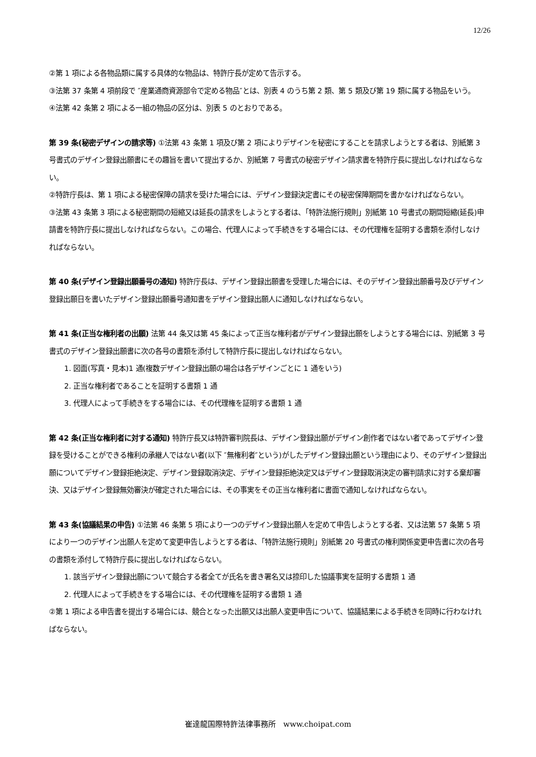12/26
②第 1 項による各物品類に属する具体的な物品は、特許庁長が定めて告示する。
③法第 37 条第 4 項前段で ″産業通商資源部令で定める物品″とは、別表 4 のうち第 2 類、第 5 類及び第 19 類に属する物品をいう。
④法第 42 条第 2 項による一組の物品の区分は、別表 5 のとおりである。
第 39 条(秘密デザインの請求等) ①法第 43 条第 1 項及び第 2 項によりデザインを秘密にすることを請求しようとする者は、別紙第 3 号書式のデザイン登録出願書にその趣旨を書いて提出するか、別紙第 7 号書式の秘密デザイン請求書を特許庁長に提出しなければならない。
②特許庁長は、第 1 項による秘密保障の請求を受けた場合には、デザイン登録決定書にその秘密保障期間を書かなければならない。
③法第 43 条第 3 項による秘密期間の短縮又は延長の請求をしようとする者は、「特許法施行規則」別紙第 10 号書式の期間短縮(延長)申請書を特許庁長に提出しなければならない。この場合、代理人によって手続きをする場合には、その代理権を証明する書類を添付しなければならない。
第 40 条(デザイン登録出願番号の通知) 特許庁長は、デザイン登録出願書を受理した場合には、そのデザイン登録出願番号及びデザイン登録出願日を書いたデザイン登録出願番号通知書をデザイン登録出願人に通知しなければならない。
第 41 条(正当な権利者の出願) 法第 44 条又は第 45 条によって正当な権利者がデザイン登録出願をしようとする場合には、別紙第 3 号書式のデザイン登録出願書に次の各号の書類を添付して特許庁長に提出しなければならない。
1. 図面(写真・見本)1 通(複数デザイン登録出願の場合は各デザインごとに 1 通をいう)
2. 正当な権利者であることを証明する書類 1 通
3. 代理人によって手続きをする場合には、その代理権を証明する書類 1 通
第 42 条(正当な権利者に対する通知) 特許庁長又は特許審判院長は、デザイン登録出願がデザイン創作者ではない者であってデザイン登録を受けることができる権利の承継人ではない者(以下 ″無権利者″という)がしたデザイン登録出願という理由により、そのデザイン登録出願についてデザイン登録拒絶決定、デザイン登録取消決定、デザイン登録拒絶決定又はデザイン登録取消決定の審判請求に対する棄却審決、又はデザイン登録無効審決が確定された場合には、その事実をその正当な権利者に書面で通知しなければならない。
第 43 条(協議結果の申告) ①法第 46 条第 5 項により一つのデザイン登録出願人を定めて申告しようとする者、又は法第 57 条第 5 項により一つのデザイン出願人を定めて変更申告しようとする者は、「特許法施行規則」別紙第 20 号書式の権利関係変更申告書に次の各号の書類を添付して特許庁長に提出しなければならない。
1. 該当デザイン登録出願について競合する者全てが氏名を書き署名又は捺印した協議事実を証明する書類 1 通
2. 代理人によって手続きをする場合には、その代理権を証明する書類 1 通
②第 1 項による申告書を提出する場合には、競合となった出願又は出願人変更申告について、協議結果による手続きを同時に行わなければならない。
崔達龍国際特許法律事務所　www.choipat.com